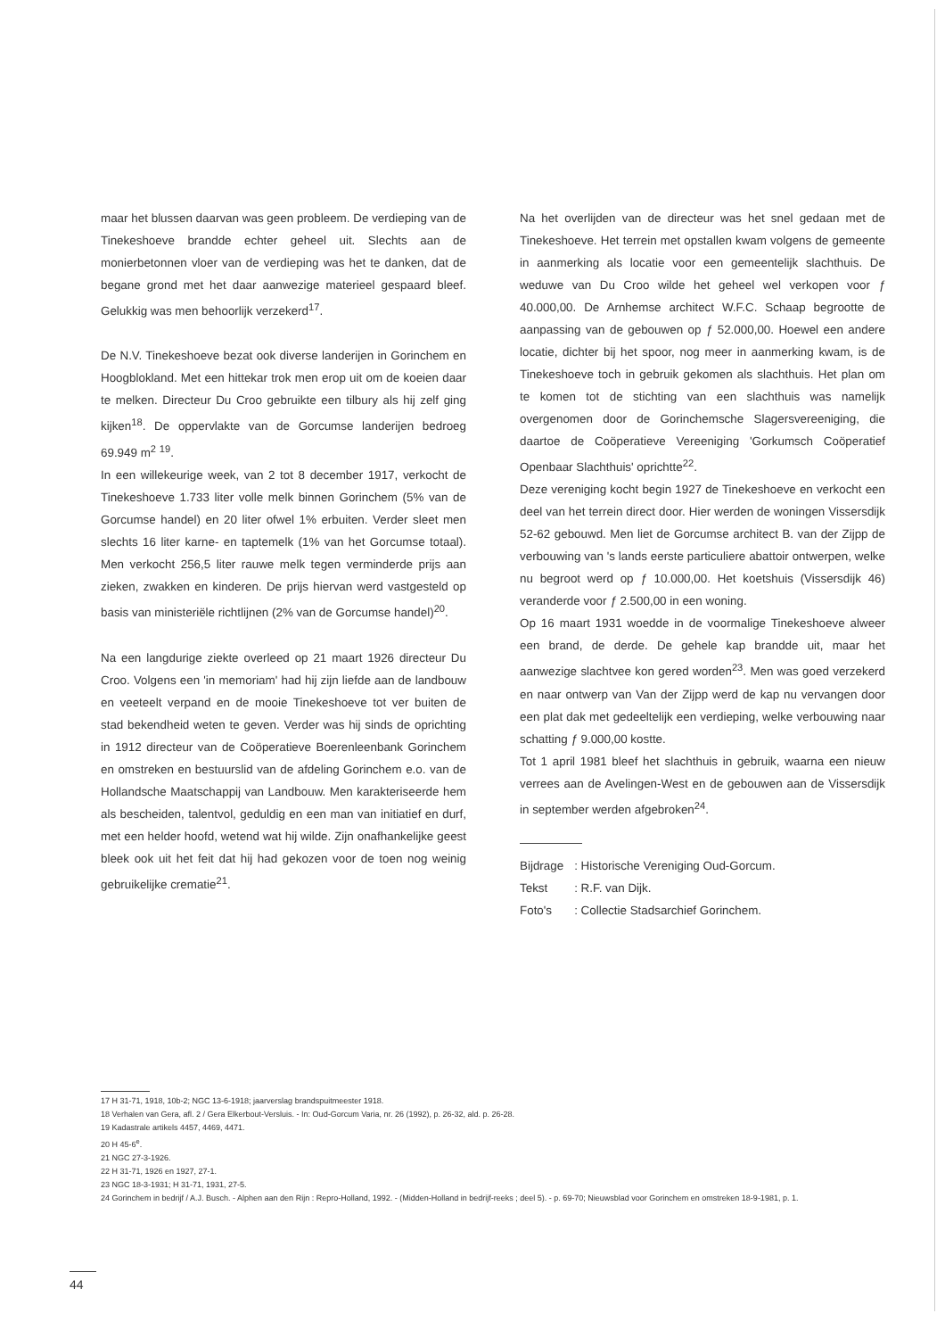maar het blussen daarvan was geen probleem. De verdieping van de Tinekeshoeve brandde echter geheel uit. Slechts aan de monierbetonnen vloer van de verdieping was het te danken, dat de begane grond met het daar aanwezige materieel gespaard bleef. Gelukkig was men behoorlijk verzekerd<sup>17</sup>.
De N.V. Tinekeshoeve bezat ook diverse landerijen in Gorinchem en Hoogblokland. Met een hittekar trok men erop uit om de koeien daar te melken. Directeur Du Croo gebruikte een tilbury als hij zelf ging kijken<sup>18</sup>. De oppervlakte van de Gorcumse landerijen bedroeg 69.949 m<sup>2</sup> <sup>19</sup>.
In een willekeurige week, van 2 tot 8 december 1917, verkocht de Tinekeshoeve 1.733 liter volle melk binnen Gorinchem (5% van de Gorcumse handel) en 20 liter ofwel 1% erbuiten. Verder sleet men slechts 16 liter karne- en taptemelk (1% van het Gorcumse totaal). Men verkocht 256,5 liter rauwe melk tegen verminderde prijs aan zieken, zwakken en kinderen. De prijs hiervan werd vastgesteld op basis van ministeriële richtlijnen (2% van de Gorcumse handel)<sup>20</sup>.
Na een langdurige ziekte overleed op 21 maart 1926 directeur Du Croo. Volgens een 'in memoriam' had hij zijn liefde aan de landbouw en veeteelt verpand en de mooie Tinekeshoeve tot ver buiten de stad bekendheid weten te geven. Verder was hij sinds de oprichting in 1912 directeur van de Coöperatieve Boerenleenbank Gorinchem en omstreken en bestuurslid van de afdeling Gorinchem e.o. van de Hollandsche Maatschappij van Landbouw. Men karakteriseerde hem als bescheiden, talentvol, geduldig en een man van initiatief en durf, met een helder hoofd, wetend wat hij wilde. Zijn onafhankelijke geest bleek ook uit het feit dat hij had gekozen voor de toen nog weinig gebruikelijke crematie<sup>21</sup>.
Na het overlijden van de directeur was het snel gedaan met de Tinekeshoeve. Het terrein met opstallen kwam volgens de gemeente in aanmerking als locatie voor een gemeentelijk slachthuis. De weduwe van Du Croo wilde het geheel wel verkopen voor ƒ 40.000,00. De Arnhemse architect W.F.C. Schaap begrootte de aanpassing van de gebouwen op ƒ 52.000,00. Hoewel een andere locatie, dichter bij het spoor, nog meer in aanmerking kwam, is de Tinekeshoeve toch in gebruik gekomen als slachthuis. Het plan om te komen tot de stichting van een slachthuis was namelijk overgenomen door de Gorinchemsche Slagersvereeniging, die daartoe de Coöperatieve Vereeniging 'Gorkumsch Coöperatief Openbaar Slachthuis' oprichtte<sup>22</sup>.
Deze vereniging kocht begin 1927 de Tinekeshoeve en verkocht een deel van het terrein direct door. Hier werden de woningen Vissersdijk 52-62 gebouwd. Men liet de Gorcumse architect B. van der Zijpp de verbouwing van 's lands eerste particuliere abattoir ontwerpen, welke nu begroot werd op ƒ 10.000,00. Het koetshuis (Vissersdijk 46) veranderde voor ƒ 2.500,00 in een woning.
Op 16 maart 1931 woedde in de voormalige Tinekeshoeve alweer een brand, de derde. De gehele kap brandde uit, maar het aanwezige slachtvee kon gered worden<sup>23</sup>. Men was goed verzekerd en naar ontwerp van Van der Zijpp werd de kap nu vervangen door een plat dak met gedeeltelijk een verdieping, welke verbouwing naar schatting ƒ 9.000,00 kostte.
Tot 1 april 1981 bleef het slachthuis in gebruik, waarna een nieuw verrees aan de Avelingen-West en de gebouwen aan de Vissersdijk in september werden afgebroken<sup>24</sup>.
| Bijdrage | : Historische Vereniging Oud-Gorcum. |
| Tekst | : R.F. van Dijk. |
| Foto's | : Collectie Stadsarchief Gorinchem. |
17 H 31-71, 1918, 10b-2; NGC 13-6-1918; jaarverslag brandspuitmeester 1918.
18 Verhalen van Gera, afl. 2 / Gera Elkerbout-Versluis. - In: Oud-Gorcum Varia, nr. 26 (1992), p. 26-32, ald. p. 26-28.
19 Kadastrale artikels 4457, 4469, 4471.
20 H 45-6<sup>e</sup>.
21 NGC 27-3-1926.
22 H 31-71, 1926 en 1927, 27-1.
23 NGC 18-3-1931; H 31-71, 1931, 27-5.
24 Gorinchem in bedrijf / A.J. Busch. - Alphen aan den Rijn : Repro-Holland, 1992. - (Midden-Holland in bedrijf-reeks ; deel 5). - p. 69-70; Nieuwsblad voor Gorinchem en omstreken 18-9-1981, p. 1.
44